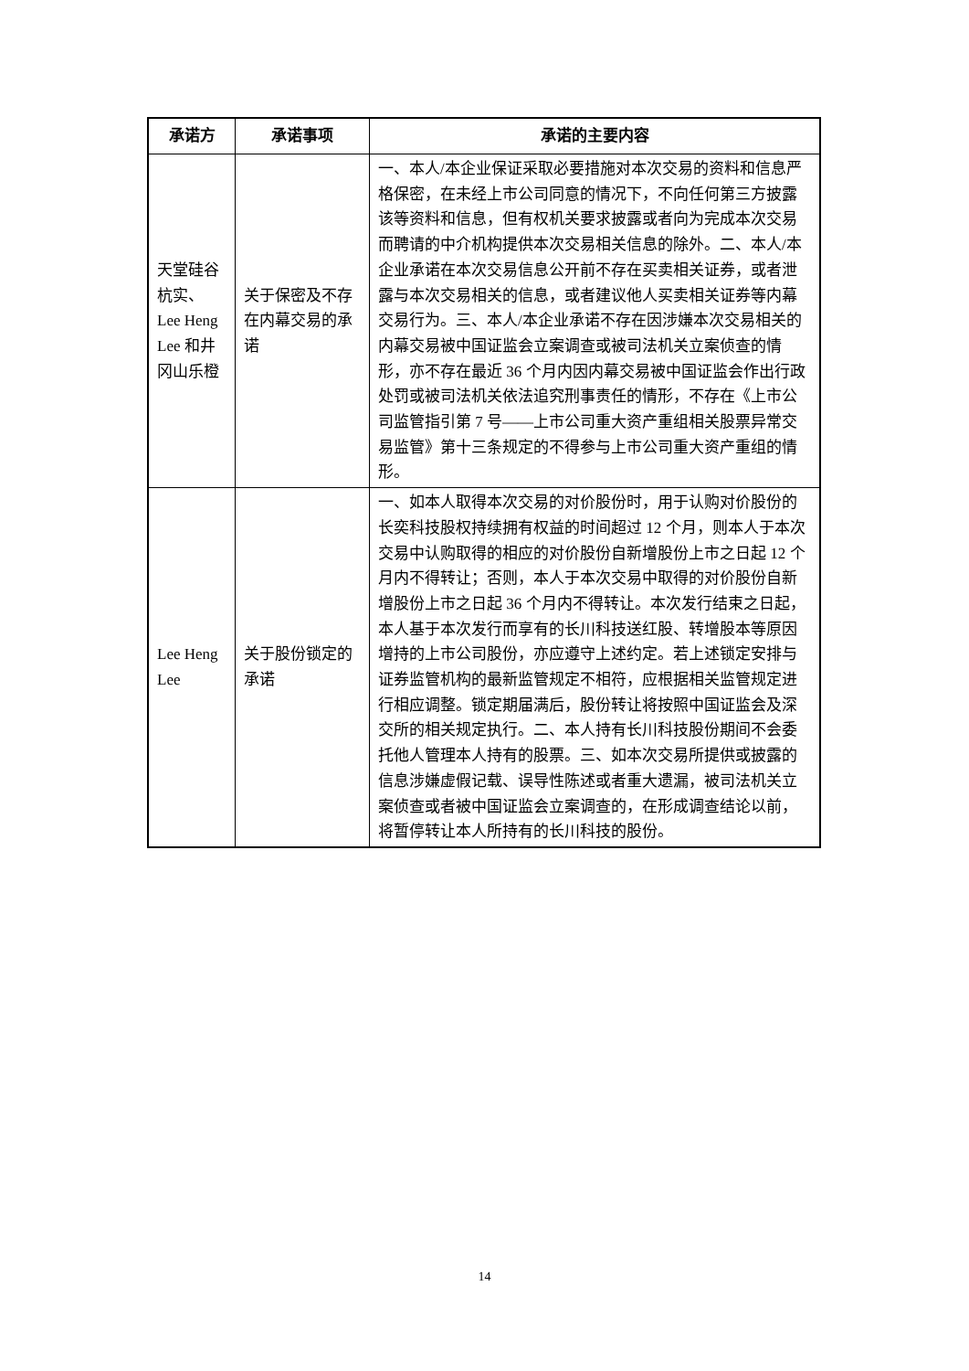| 承诺方 | 承诺事项 | 承诺的主要内容 |
| --- | --- | --- |
| 天堂硅谷杭实、Lee Heng Lee 和井冈山乐橙 | 关于保密及不存在内幕交易的承诺 | 一、本人/本企业保证采取必要措施对本次交易的资料和信息严格保密，在未经上市公司同意的情况下，不向任何第三方披露该等资料和信息，但有权机关要求披露或者向为完成本次交易而聘请的中介机构提供本次交易相关信息的除外。二、本人/本企业承诺在本次交易信息公开前不存在买卖相关证券，或者泄露与本次交易相关的信息，或者建议他人买卖相关证券等内幕交易行为。三、本人/本企业承诺不存在因涉嫌本次交易相关的内幕交易被中国证监会立案调查或被司法机关立案侦查的情形，亦不存在最近 36 个月内因内幕交易被中国证监会作出行政处罚或被司法机关依法追究刑事责任的情形，不存在《上市公司监管指引第 7 号——上市公司重大资产重组相关股票异常交易监管》第十三条规定的不得参与上市公司重大资产重组的情形。 |
| Lee Heng Lee | 关于股份锁定的承诺 | 一、如本人取得本次交易的对价股份时，用于认购对价股份的长奕科技股权持续拥有权益的时间超过 12 个月，则本人于本次交易中认购取得的相应的对价股份自新增股份上市之日起 12 个月内不得转让；否则，本人于本次交易中取得的对价股份自新增股份上市之日起 36 个月内不得转让。本次发行结束之日起，本人基于本次发行而享有的长川科技送红股、转增股本等原因增持的上市公司股份，亦应遵守上述约定。若上述锁定安排与证券监管机构的最新监管规定不相符，应根据相关监管规定进行相应调整。锁定期届满后，股份转让将按照中国证监会及深交所的相关规定执行。二、本人持有长川科技股份期间不会委托他人管理本人持有的股票。三、如本次交易所提供或披露的信息涉嫌虚假记载、误导性陈述或者重大遗漏，被司法机关立案侦查或者被中国证监会立案调查的，在形成调查结论以前，将暂停转让本人所持有的长川科技的股份。 |
14